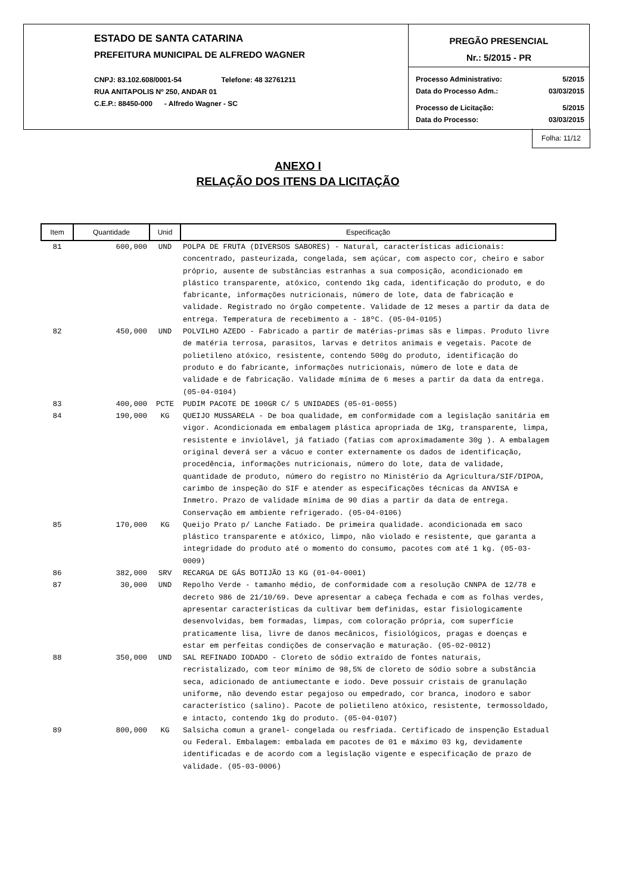ESTADO DE SANTA CATARINA
PREFEITURA MUNICIPAL DE ALFREDO WAGNER
CNPJ: 83.102.608/0001-54 Telefone: 48 32761211
RUA ANITAPOLIS Nº 250, ANDAR 01
C.E.P.: 88450-000 - Alfredo Wagner - SC
PREGÃO PRESENCIAL
Nr.: 5/2015 - PR
Processo Administrativo: 5/2015
Data do Processo Adm.: 03/03/2015
Processo de Licitação: 5/2015
Data do Processo: 03/03/2015
Folha: 11/12
ANEXO I
RELAÇÃO DOS ITENS DA LICITAÇÃO
| Item | Quantidade | Unid | Especificação |
| --- | --- | --- | --- |
| 81 | 600,000 | UND | POLPA DE FRUTA (DIVERSOS SABORES) - Natural, características adicionais: concentrado, pasteurizada, congelada, sem açúcar, com aspecto cor, cheiro e sabor próprio, ausente de substâncias estranhas a sua composição, acondicionado em plástico transparente, atóxico, contendo 1kg cada, identificação do produto, e do fabricante, informações nutricionais, número de lote, data de fabricação e validade. Registrado no órgão competente. Validade de 12 meses a partir da data de entrega. Temperatura de recebimento a - 18ºC. (05-04-0105) |
| 82 | 450,000 | UND | POLVILHO AZEDO - Fabricado a partir de matérias-primas sãs e limpas. Produto livre de matéria terrosa, parasitos, larvas e detritos animais e vegetais. Pacote de polietileno atóxico, resistente, contendo 500g do produto, identificação do produto e do fabricante, informações nutricionais, número de lote e data de validade e de fabricação. Validade mínima de 6 meses a partir da data da entrega. (05-04-0104) |
| 83 | 400,000 | PCTE | PUDIM PACOTE DE 100GR C/ 5 UNIDADES (05-01-0055) |
| 84 | 190,000 | KG | QUEIJO MUSSARELA - De boa qualidade, em conformidade com a legislação sanitária em vigor. Acondicionada em embalagem plástica apropriada de 1Kg, transparente, limpa, resistente e inviolável, já fatiado (fatias com aproximadamente 30g ). A embalagem original deverá ser a vácuo e conter externamente os dados de identificação, procedência, informações nutricionais, número do lote, data de validade, quantidade de produto, número do registro no Ministério da Agricultura/SIF/DIPOA, carimbo de inspeção do SIF e atender as especificações técnicas da ANVISA e Inmetro. Prazo de validade mínima de 90 dias a partir da data de entrega. Conservação em ambiente refrigerado. (05-04-0106) |
| 85 | 170,000 | KG | Queijo Prato p/ Lanche Fatiado. De primeira qualidade. acondicionada em saco plástico transparente e atóxico, limpo, não violado e resistente, que garanta a integridade do produto até o momento do consumo, pacotes com até 1 kg. (05-03-0009) |
| 86 | 382,000 | SRV | RECARGA DE GÁS BOTIJÃO 13 KG (01-04-0001) |
| 87 | 30,000 | UND | Repolho Verde - tamanho médio, de conformidade com a resolução CNNPA de 12/78 e decreto 986 de 21/10/69. Deve apresentar a cabeça fechada e com as folhas verdes, apresentar características da cultivar bem definidas, estar fisiologicamente desenvolvidas, bem formadas, limpas, com coloração própria, com superfície praticamente lisa, livre de danos mecânicos, fisiológicos, pragas e doenças e estar em perfeitas condições de conservação e maturação. (05-02-0012) |
| 88 | 350,000 | UND | SAL REFINADO IODADO - Cloreto de sódio extraído de fontes naturais, recristalizado, com teor mínimo de 98,5% de cloreto de sódio sobre a substância seca, adicionado de antiumectante e iodo. Deve possuir cristais de granulação uniforme, não devendo estar pegajoso ou empedrado, cor branca, inodoro e sabor característico (salino). Pacote de polietileno atóxico, resistente, termossoldado, e intacto, contendo 1kg do produto. (05-04-0107) |
| 89 | 800,000 | KG | Salsicha comun a granel- congelada ou resfriada. Certificado de inspenção Estadual ou Federal. Embalagem: embalada em pacotes de 01 e máximo 03 kg, devidamente identificadas e de acordo com a legislação vigente e especificação de prazo de validade. (05-03-0006) |